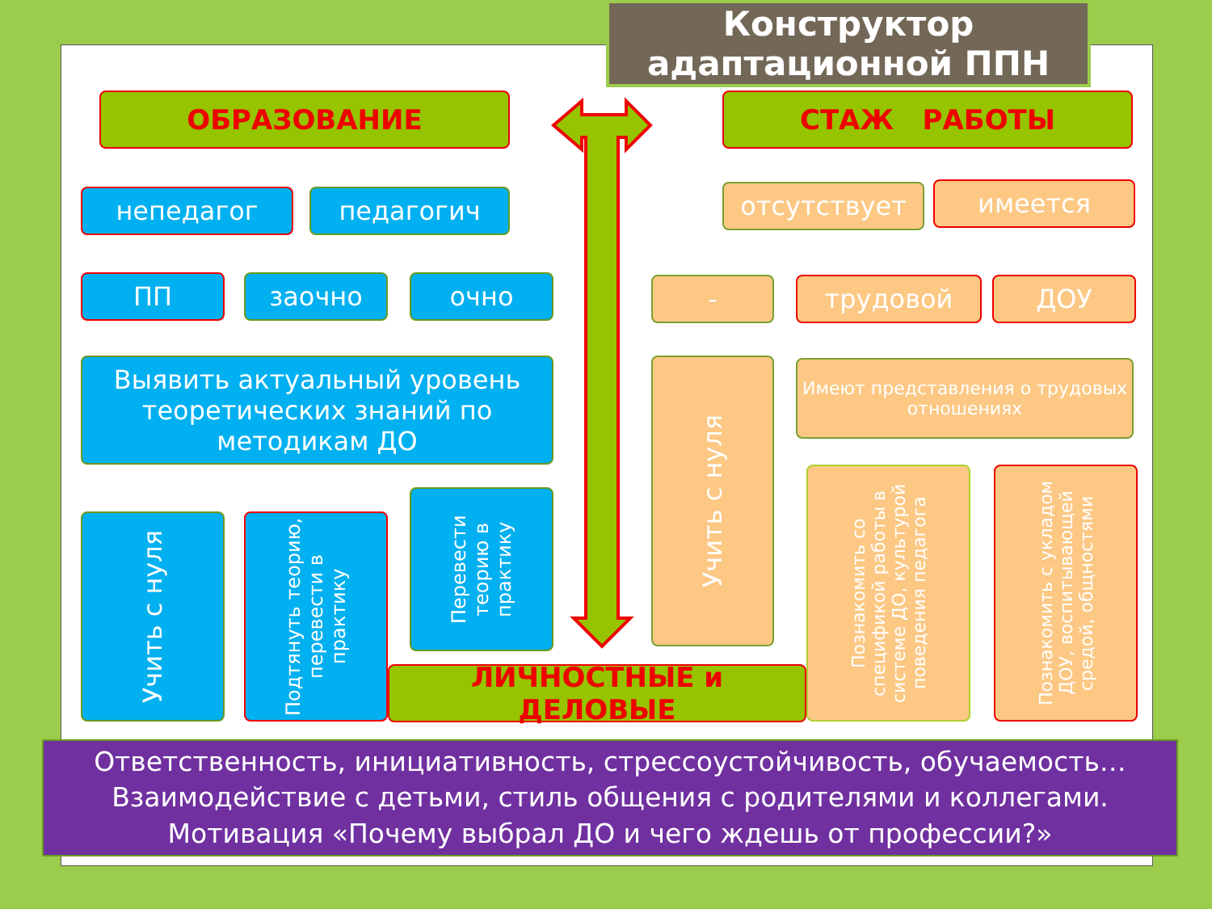Конструктор
адаптационной ППН
ОБРАЗОВАНИЕ СТАЖ РАБОТЫ
непедагог педагогич
ПП заочно очно
Выявить актуальный уровень теоретических знаний по методикам ДО
Учить с нуля
Подтянуть теорию, перевести в практику
Перевести теорию в практику
ЛИЧНОСТНЫЕ и ДЕЛОВЫЕ
отсутствует имеется
- трудовой ДОУ
Учить с нуля
Имеют представления о трудовых отношениях
Познакомить со спецификой работы в системе ДО, культурой поведения педагога
Познакомить с укладом ДОУ, воспитывающей средой, общностями
Ответственность, инициативность, стрессоустойчивость, обучаемость…
Взаимодействие с детьми, стиль общения с родителями и коллегами.
Мотивация «Почему выбрал ДО и чего ждешь от профессии?»